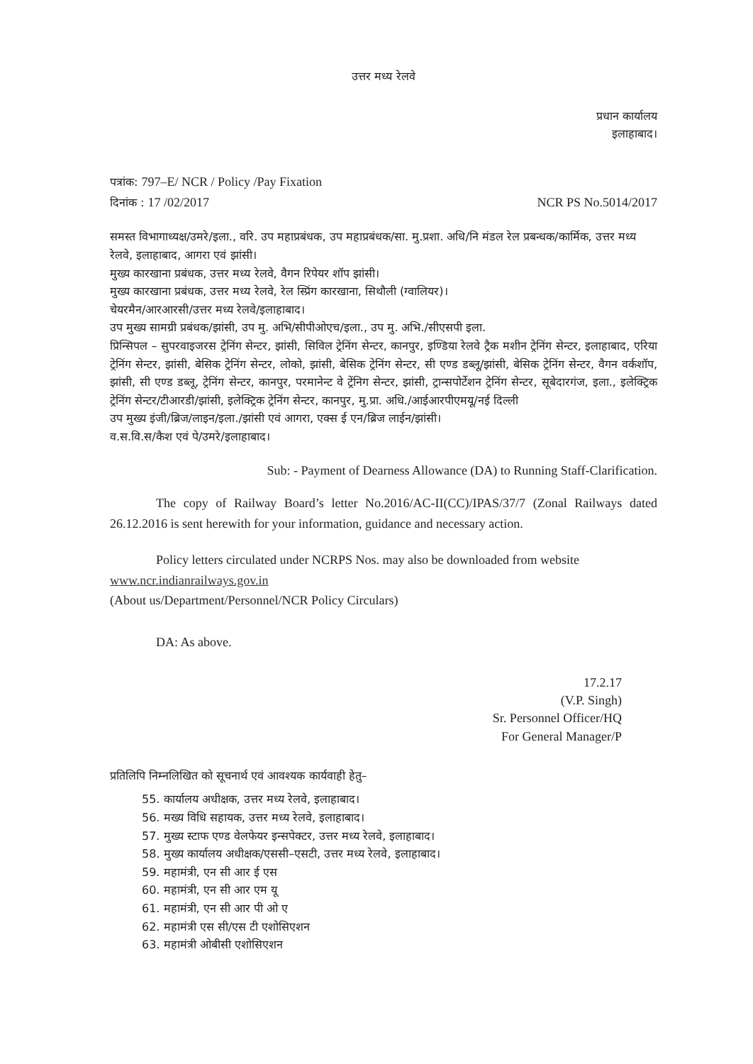उत्तर मध्य रेलवे
प्रधान कार्यालय
इलाहाबाद।
पत्रांक: 797–E/ NCR / Policy /Pay Fixation
दिनांक : 17 /02/2017 NCR PS No.5014/2017
समस्त विभागाध्यक्ष/उमरे/इला., वरि. उप महाप्रबंधक, उप महाप्रबंधक/सा. मु.प्रशा. अधि/नि मंडल रेल प्रबन्धक/कार्मिक, उत्तर मध्य रेलवे, इलाहाबाद, आगरा एवं झांसी।
मुख्य कारखाना प्रबंधक, उत्तर मध्य रेलवे, वैगन रिपेयर शॉप झांसी।
मुख्य कारखाना प्रबंधक, उत्तर मध्य रेलवे, रेल स्प्रिंग कारखाना, सिथौली (ग्वालियर)।
चेयरमैन/आरआरसी/उत्तर मध्य रेलवे/इलाहाबाद।
उप मुख्य सामग्री प्रबंधक/झांसी, उप मु. अभि/सीपीओएच/इला., उप मु. अभि./सीएसपी इला.
प्रिन्सिपल – सुपरवाइजरस ट्रेनिंग सेन्टर, झांसी, सिविल ट्रेनिंग सेन्टर, कानपुर, इण्डिया रेलवे ट्रैक मशीन ट्रेनिंग सेन्टर, इलाहाबाद, एरिया ट्रेनिंग सेन्टर, झांसी, बेसिक ट्रेनिंग सेन्टर, लोको, झांसी, बेसिक ट्रेनिंग सेन्टर, सी एण्ड डब्लू/झांसी, बेसिक ट्रेनिंग सेन्टर, वैगन वर्कशॉप, झांसी, सी एण्ड डब्लू, ट्रेनिंग सेन्टर, कानपुर, परमानेन्ट वे ट्रेंनिग सेन्टर, झांसी, ट्रान्सपोर्टेशन ट्रेनिंग सेन्टर, सूबेदारगंज, इला., इलेक्ट्रिक ट्रेनिंग सेन्टर/टीआरडी/झांसी, इलेक्ट्रिक ट्रेनिंग सेन्टर, कानपुर, मु.प्रा. अधि./आईआरपीएमयू/नई दिल्ली
उप मुख्य इंजी/ब्रिज/लाइन/इला./झांसी एवं आगरा, एक्स ई एन/ब्रिज लाईन/झांसी।
व.स.वि.स/कैश एवं पे/उमरे/इलाहाबाद।
Sub: - Payment of Dearness Allowance (DA) to Running Staff-Clarification.
The copy of Railway Board’s letter No.2016/AC-II(CC)/IPAS/37/7 (Zonal Railways dated 26.12.2016 is sent herewith for your information, guidance and necessary action.
Policy letters circulated under NCRPS Nos. may also be downloaded from website
www.ncr.indianrailways.gov.in
(About us/Department/Personnel/NCR Policy Circulars)
DA: As above.
17.2.17
(V.P. Singh)
Sr. Personnel Officer/HQ
For General Manager/P
प्रतिलिपि निम्नलिखित को सूचनार्थ एवं आवश्यक कार्यवाही हेतु–
55. कार्यालय अधीक्षक, उत्तर मध्य रेलवे, इलाहाबाद।
56. मख्य विधि सहायक, उत्तर मध्य रेलवे, इलाहाबाद।
57. मुख्य स्टाफ एण्ड वेलफेयर इन्सपेक्टर, उत्तर मध्य रेलवे, इलाहाबाद।
58. मुख्य कार्यालय अधीक्षक/एससी–एसटी, उत्तर मध्य रेलवे, इलाहाबाद।
59. महामंत्री, एन सी आर ई एस
60. महामंत्री, एन सी आर एम यू
61. महामंत्री, एन सी आर पी ओ ए
62. महामंत्री एस सी/एस टी एशोसिएशन
63. महामंत्री ओबीसी एशोसिएशन